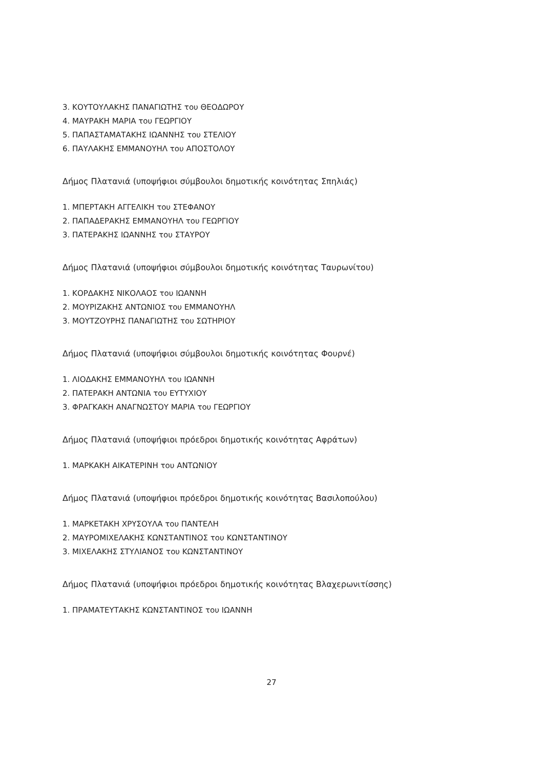3. ΚΟΥΤΟΥΛΑΚΗΣ ΠΑΝΑΓΙΩΤΗΣ του ΘΕΟΔΩΡΟΥ
4. ΜΑΥΡΑΚΗ ΜΑΡΙΑ του ΓΕΩΡΓΙΟΥ
5. ΠΑΠΑΣΤΑΜΑΤΑΚΗΣ ΙΩΑΝΝΗΣ του ΣΤΕΛΙΟΥ
6. ΠΑΥΛΑΚΗΣ ΕΜΜΑΝΟΥΗΛ του ΑΠΟΣΤΟΛΟΥ
Δήμος Πλατανιά (υποψήφιοι σύμβουλοι δημοτικής κοινότητας Σπηλιάς)
1. ΜΠΕΡΤΑΚΗ ΑΓΓΕΛΙΚΗ του ΣΤΕΦΑΝΟΥ
2. ΠΑΠΑΔΕΡΑΚΗΣ ΕΜΜΑΝΟΥΗΛ του ΓΕΩΡΓΙΟΥ
3. ΠΑΤΕΡΑΚΗΣ ΙΩΑΝΝΗΣ του ΣΤΑΥΡΟΥ
Δήμος Πλατανιά (υποψήφιοι σύμβουλοι δημοτικής κοινότητας Ταυρωνίτου)
1. ΚΟΡΔΑΚΗΣ ΝΙΚΟΛΑΟΣ του ΙΩΑΝΝΗ
2. ΜΟΥΡΙΖΑΚΗΣ ΑΝΤΩΝΙΟΣ του ΕΜΜΑΝΟΥΗΛ
3. ΜΟΥΤΖΟΥΡΗΣ ΠΑΝΑΓΙΩΤΗΣ του ΣΩΤΗΡΙΟΥ
Δήμος Πλατανιά (υποψήφιοι σύμβουλοι δημοτικής κοινότητας Φουρνέ)
1. ΛΙΟΔΑΚΗΣ ΕΜΜΑΝΟΥΗΛ του ΙΩΑΝΝΗ
2. ΠΑΤΕΡΑΚΗ ΑΝΤΩΝΙΑ του ΕΥΤΥΧΙΟΥ
3. ΦΡΑΓΚΑΚΗ ΑΝΑΓΝΩΣΤΟΥ ΜΑΡΙΑ του ΓΕΩΡΓΙΟΥ
Δήμος Πλατανιά (υποψήφιοι πρόεδροι δημοτικής κοινότητας Αφράτων)
1. ΜΑΡΚΑΚΗ ΑΙΚΑΤΕΡΙΝΗ του ΑΝΤΩΝΙΟΥ
Δήμος Πλατανιά (υποψήφιοι πρόεδροι δημοτικής κοινότητας Βασιλοπούλου)
1. ΜΑΡΚΕΤΑΚΗ ΧΡΥΣΟΥΛΑ του ΠΑΝΤΕΛΗ
2. ΜΑΥΡΟΜΙΧΕΛΑΚΗΣ ΚΩΝΣΤΑΝΤΙΝΟΣ του ΚΩΝΣΤΑΝΤΙΝΟΥ
3. ΜΙΧΕΛΑΚΗΣ ΣΤΥΛΙΑΝΟΣ του ΚΩΝΣΤΑΝΤΙΝΟΥ
Δήμος Πλατανιά (υποψήφιοι πρόεδροι δημοτικής κοινότητας Βλαχερωνιτίσσης)
1. ΠΡΑΜΑΤΕΥΤΑΚΗΣ ΚΩΝΣΤΑΝΤΙΝΟΣ του ΙΩΑΝΝΗ
27